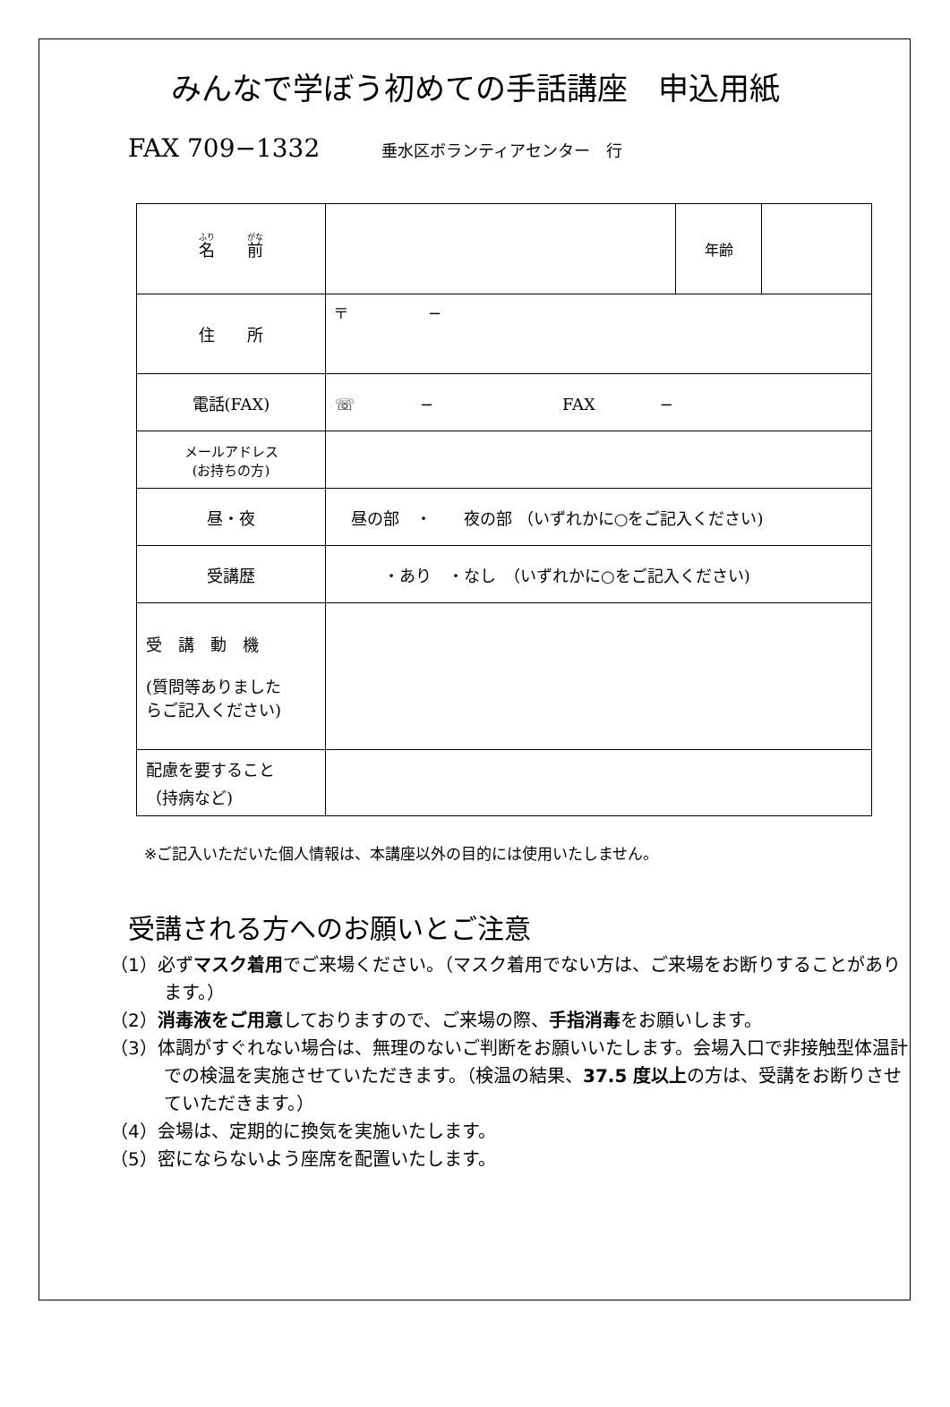みんなで学ぼう初めての手話講座　申込用紙
FAX 709−1332 垂水区ボランティアセンター　行
| 名 前 | | 年齢 | |
| 住 所 | 〒 − | | |
| 電話(FAX) | ☏ − FAX − | | |
| メールアドレス (お持ちの方) | | | |
| 昼・夜 | 昼の部 ・ 夜の部 （いずれかに○をご記入ください) | | |
| 受講歴 | ・あり ・なし （いずれかに○をご記入ください) | | |
| 受 講 動 機 (質問等ありました らご記入ください) | | | |
| 配慮を要すること （持病など) | | | |
※ご記入いただいた個人情報は、本講座以外の目的には使用いたしません。
受講される方へのお願いとご注意
（1）必ずマスク着用でご来場ください。（マスク着用でない方は、ご来場をお断りすることがあります。）
（2）消毒液をご用意しておりますので、ご来場の際、手指消毒をお願いします。
（3）体調がすぐれない場合は、無理のないご判断をお願いいたします。会場入口で非接触型体温計での検温を実施させていただきます。（検温の結果、37.5 度以上の方は、受講をお断りさせていただきます。）
（4）会場は、定期的に換気を実施いたします。
（5）密にならないよう座席を配置いたします。